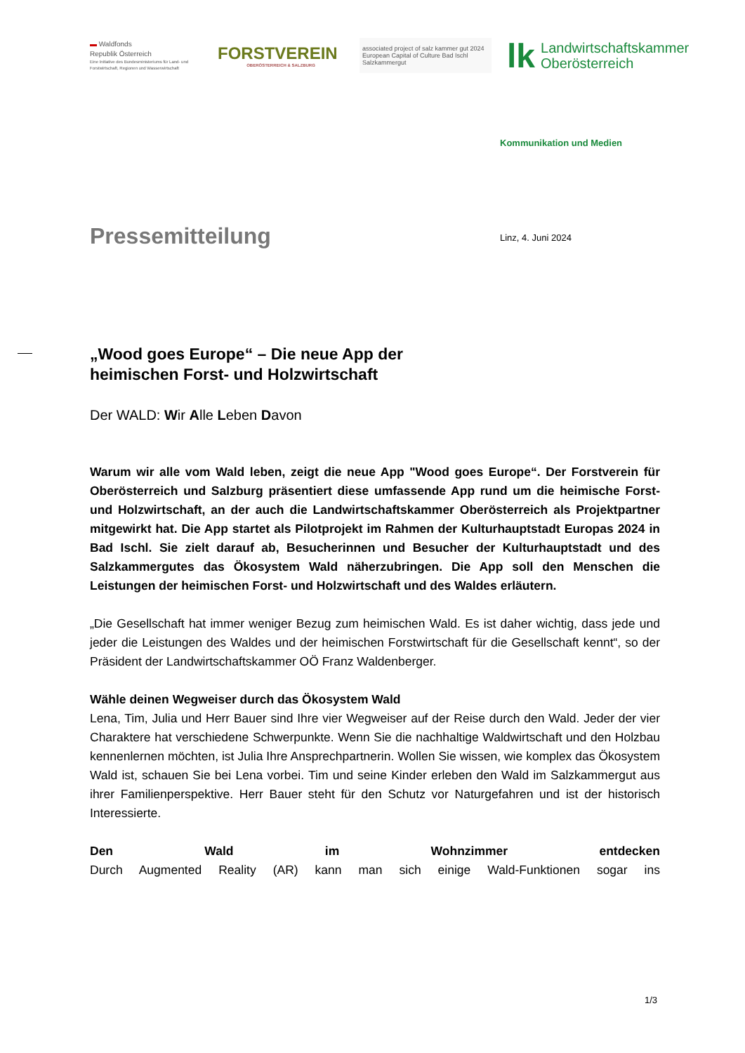▬ Waldfonds
Republik Österreich
Eine Initiative des Bundesministeriums für Land- und Forstwirtschaft, Regionen und Wasserwirtschaft
FORSTVEREIN
OBERÖSTERREICH & SALZBURG
associated project of salz kammer gut 2024 European Capital of Culture Bad Ischl Salzkammergut
lk Landwirtschaftskammer
Oberösterreich
Kommunikation und Medien
Pressemitteilung Linz, 4. Juni 2024
„Wood goes Europe“ – Die neue App der
heimischen Forst- und Holzwirtschaft
Der WALD: Wir Alle Leben Davon
Warum wir alle vom Wald leben, zeigt die neue App "Wood goes Europe“. Der Forstverein für Oberösterreich und Salzburg präsentiert diese umfassende App rund um die heimische Forst- und Holzwirtschaft, an der auch die Landwirtschaftskammer Oberösterreich als Projektpartner mitgewirkt hat. Die App startet als Pilotprojekt im Rahmen der Kulturhauptstadt Europas 2024 in Bad Ischl. Sie zielt darauf ab, Besucherinnen und Besucher der Kulturhauptstadt und des Salzkammergutes das Ökosystem Wald näherzubringen. Die App soll den Menschen die Leistungen der heimischen Forst- und Holzwirtschaft und des Waldes erläutern.
„Die Gesellschaft hat immer weniger Bezug zum heimischen Wald. Es ist daher wichtig, dass jede und jeder die Leistungen des Waldes und der heimischen Forstwirtschaft für die Gesellschaft kennt“, so der Präsident der Landwirtschaftskammer OÖ Franz Waldenberger.
Wähle deinen Wegweiser durch das Ökosystem Wald
Lena, Tim, Julia und Herr Bauer sind Ihre vier Wegweiser auf der Reise durch den Wald. Jeder der vier Charaktere hat verschiedene Schwerpunkte. Wenn Sie die nachhaltige Waldwirtschaft und den Holzbau kennenlernen möchten, ist Julia Ihre Ansprechpartnerin. Wollen Sie wissen, wie komplex das Ökosystem Wald ist, schauen Sie bei Lena vorbei. Tim und seine Kinder erleben den Wald im Salzkammergut aus ihrer Familienperspektive. Herr Bauer steht für den Schutz vor Naturgefahren und ist der historisch Interessierte.
Den Wald im Wohnzimmer entdecken
Durch Augmented Reality (AR) kann man sich einige Wald-Funktionen sogar ins
1/3